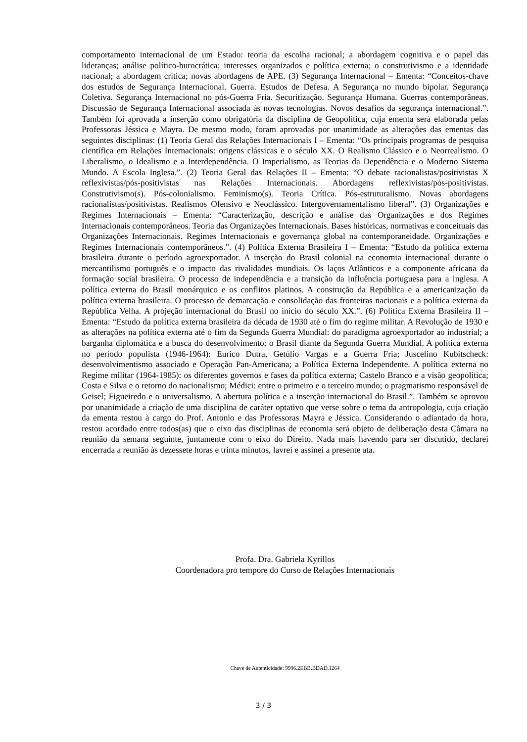comportamento internacional de um Estado: teoria da escolha racional; a abordagem cognitiva e o papel das lideranças; análise político-burocrática; interesses organizados e política externa; o construtivismo e a identidade nacional; a abordagem crítica; novas abordagens de APE. (3) Segurança Internacional – Ementa: “Conceitos-chave dos estudos de Segurança Internacional. Guerra. Estudos de Defesa. A Segurança no mundo bipolar. Segurança Coletiva. Segurança Internacional no pós-Guerra Fria. Securitização. Segurança Humana. Guerras contemporâneas. Discussão de Segurança Internacional associada às novas tecnologias. Novos desafios da segurança internacional.”. Também foi aprovada a inserção como obrigatória da disciplina de Geopolítica, cuja ementa será elaborada pelas Professoras Jéssica e Mayra. De mesmo modo, foram aprovadas por unanimidade as alterações das ementas das seguintes disciplinas: (1) Teoria Geral das Relações Internacionais I – Ementa: “Os principais programas de pesquisa científica em Relações Internacionais: origens clássicas e o século XX. O Realismo Clássico e o Neorrealismo. O Liberalismo, o Idealismo e a Interdependência. O Imperialismo, as Teorias da Dependência e o Moderno Sistema Mundo. A Escola Inglesa.”. (2) Teoria Geral das Relações II – Ementa: “O debate racionalistas/positivistas X reflexivistas/pós-positivistas nas Relações Internacionais. Abordagens reflexivistas/pós-positivistas. Construtivismo(s). Pós-colonialismo. Feminismo(s). Teoria Crítica. Pós-estruturalismo. Novas abordagens racionalistas/positivistas. Realismos Ofensivo e Neoclássico. Intergovernamentalismo liberal”. (3) Organizações e Regimes Internacionais – Ementa: “Caracterização, descrição e análise das Organizações e dos Regimes Internacionais contemporâneos. Teoria das Organizações Internacionais. Bases históricas, normativas e conceituais das Organizações Internacionais. Regimes Internacionais e governança global na contemporaneidade. Organizações e Regimes Internacionais contemporâneos.”. (4) Política Externa Brasileira I – Ementa: “Estudo da política externa brasileira durante o período agroexportador. A inserção do Brasil colonial na economia internacional durante o mercantilismo português e o impacto das rivalidades mundiais. Os laços Atlânticos e a componente africana da formação social brasileira. O processo de independência e a transição da influência portuguesa para a inglesa. A política externa do Brasil monárquico e os conflitos platinos. A construção da República e a americanização da política externa brasileira. O processo de demarcação e consolidação das fronteiras nacionais e a política externa da República Velha. A projeção internacional do Brasil no início do século XX.”. (6) Política Externa Brasileira II – Ementa: “Estudo da política externa brasileira da década de 1930 até o fim do regime militar. A Revolução de 1930 e as alterações na política externa até o fim da Segunda Guerra Mundial: do paradigma agroexportador ao industrial; a barganha diplomática e a busca do desenvolvimento; o Brasil diante da Segunda Guerra Mundial. A política externa no período populista (1946-1964): Eurico Dutra, Getúlio Vargas e a Guerra Fria; Juscelino Kubitscheck: desenvolvimentismo associado e Operação Pan-Americana; a Política Externa Independente. A política externa no Regime militar (1964-1985): os diferentes governos e fases da política externa; Castelo Branco e a visão geopolítica; Costa e Silva e o retorno do nacionalismo; Médici: entre o primeiro e o terceiro mundo; o pragmatismo responsável de Geisel; Figueiredo e o universalismo. A abertura política e a inserção internacional do Brasil.”. Também se aprovou por unanimidade a criação de uma disciplina de caráter optativo que verse sobre o tema da antropologia, cuja criação da ementa restou à cargo do Prof. Antonio e das Professoras Mayra e Jéssica. Considerando o adiantado da hora, restou acordado entre todos(as) que o eixo das disciplinas de economia será objeto de deliberação desta Câmara na reunião da semana seguinte, juntamente com o eixo do Direito. Nada mais havendo para ser discutido, declarei encerrada a reunião às dezessete horas e trinta minutos, lavrei e assinei a presente ata.
Profa. Dra. Gabriela Kyrillos
Coordenadora pro tempore do Curso de Relações Internacionais
Chave de Autenticidade: 9996.2EBB.BDAD.1264
3 / 3